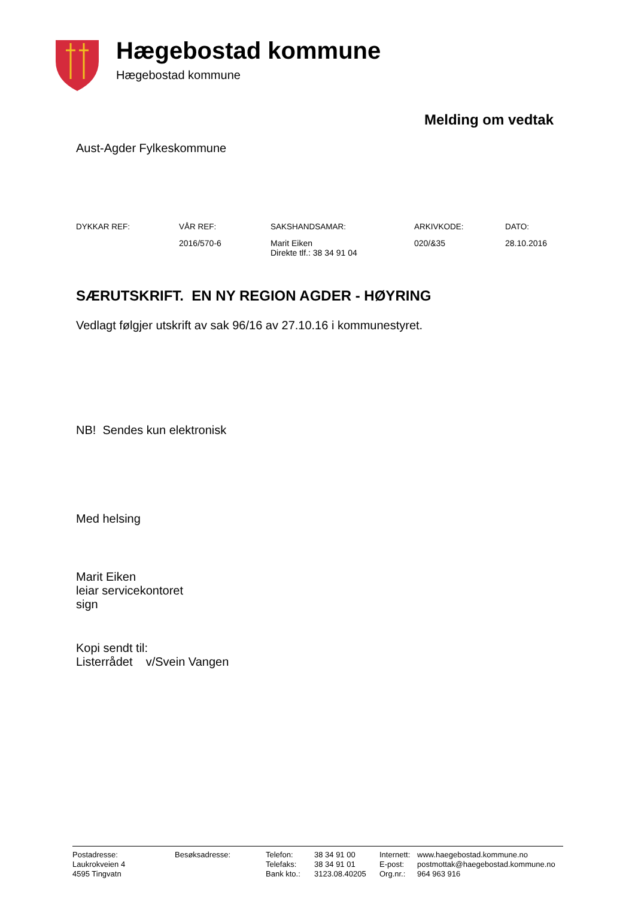Hægebostad kommune
Hægebostad kommune
Melding om vedtak
Aust-Agder Fylkeskommune
| DYKKAR REF: | VÅR REF: | SAKSHANDSAMAR: | ARKIVKODE: | DATO: |
| --- | --- | --- | --- | --- |
| | 2016/570-6 | Marit Eiken Direkte tlf.: 38 34 91 04 | 020/&35 | 28.10.2016 |
SÆRUTSKRIFT. EN NY REGION AGDER - HØYRING
Vedlagt følgjer utskrift av sak 96/16 av 27.10.16 i kommunestyret.
NB! Sendes kun elektronisk
Med helsing
Marit Eiken
leiar servicekontoret
sign
Kopi sendt til:
Listerrådet v/Svein Vangen
| Postadresse: | Besøksadresse: | Telefon: | 38 34 91 00 | Internett: | www.haegebostad.kommune.no |
| Laukrokveien 4 | | Telefaks: | 38 34 91 01 | E-post: | postmottak@haegebostad.kommune.no |
| 4595 Tingvatn | | Bank kto.: | 3123.08.40205 | Org.nr.: | 964 963 916 |